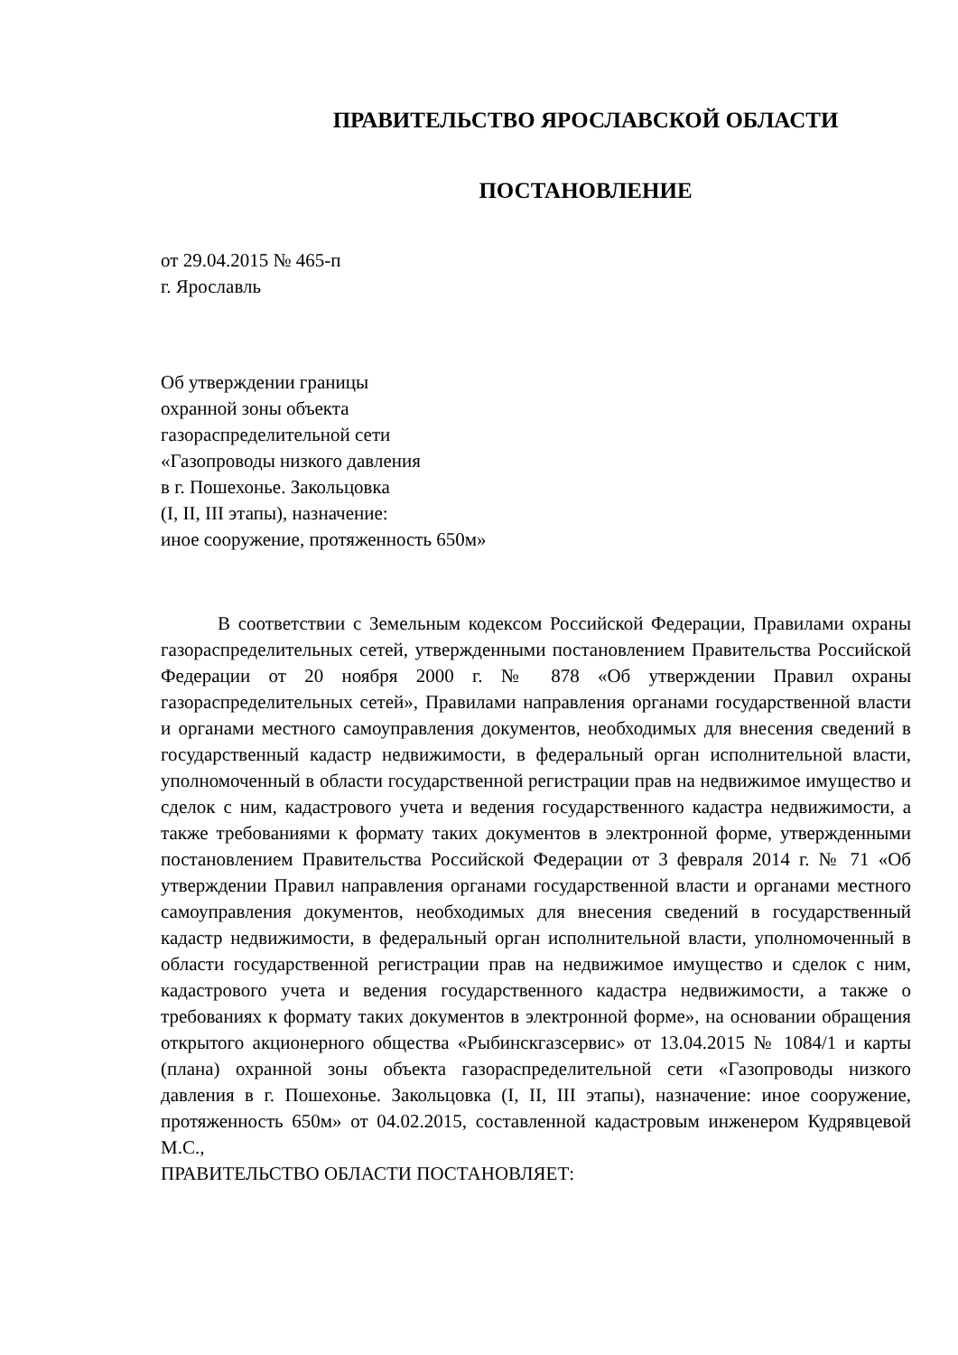ПРАВИТЕЛЬСТВО ЯРОСЛАВСКОЙ ОБЛАСТИ
ПОСТАНОВЛЕНИЕ
от 29.04.2015 № 465-п
г. Ярославль
Об утверждении границы
охранной зоны объекта
газораспределительной сети
«Газопроводы низкого давления
в г. Пошехонье. Закольцовка
(I, II, III этапы), назначение:
иное сооружение, протяженность 650м»
В соответствии с Земельным кодексом Российской Федерации, Правилами охраны газораспределительных сетей, утвержденными постановлением Правительства Российской Федерации от 20 ноября 2000 г. № 878 «Об утверждении Правил охраны газораспределительных сетей», Правилами направления органами государственной власти и органами местного самоуправления документов, необходимых для внесения сведений в государственный кадастр недвижимости, в федеральный орган исполнительной власти, уполномоченный в области государственной регистрации прав на недвижимое имущество и сделок с ним, кадастрового учета и ведения государственного кадастра недвижимости, а также требованиями к формату таких документов в электронной форме, утвержденными постановлением Правительства Российской Федерации от 3 февраля 2014 г. № 71 «Об утверждении Правил направления органами государственной власти и органами местного самоуправления документов, необходимых для внесения сведений в государственный кадастр недвижимости, в федеральный орган исполнительной власти, уполномоченный в области государственной регистрации прав на недвижимое имущество и сделок с ним, кадастрового учета и ведения государственного кадастра недвижимости, а также о требованиях к формату таких документов в электронной форме», на основании обращения открытого акционерного общества «Рыбинскгазсервис» от 13.04.2015 № 1084/1 и карты (плана) охранной зоны объекта газораспределительной сети «Газопроводы низкого давления в г. Пошехонье. Закольцовка (I, II, III этапы), назначение: иное сооружение, протяженность 650м» от 04.02.2015, составленной кадастровым инженером Кудрявцевой М.С.,
ПРАВИТЕЛЬСТВО ОБЛАСТИ ПОСТАНОВЛЯЕТ: